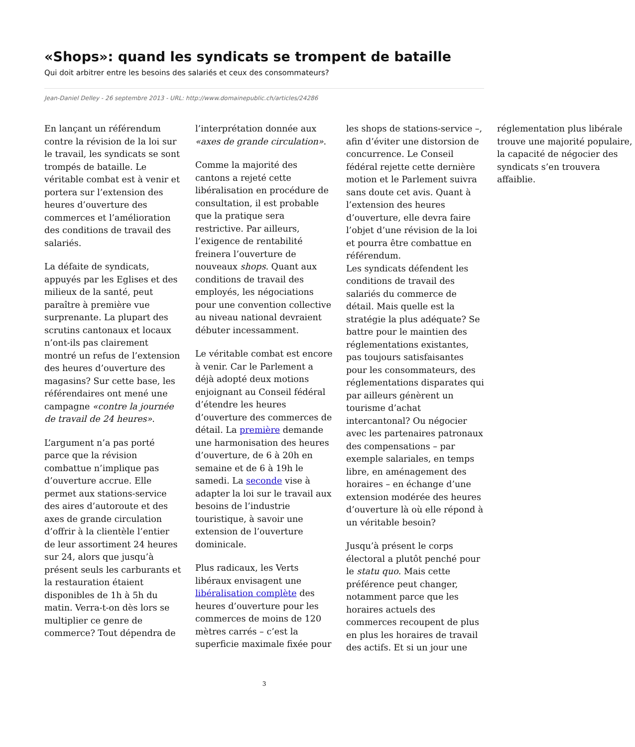«Shops»: quand les syndicats se trompent de bataille
Qui doit arbitrer entre les besoins des salariés et ceux des consommateurs?
Jean-Daniel Delley - 26 septembre 2013 - URL: http://www.domainepublic.ch/articles/24286
En lançant un référendum contre la révision de la loi sur le travail, les syndicats se sont trompés de bataille. Le véritable combat est à venir et portera sur l’extension des heures d’ouverture des commerces et l’amélioration des conditions de travail des salariés.
La défaite de syndicats, appuyés par les Eglises et des milieux de la santé, peut paraître à première vue surprenante. La plupart des scrutins cantonaux et locaux n’ont-ils pas clairement montré un refus de l’extension des heures d’ouverture des magasins? Sur cette base, les référendaires ont mené une campagne «contre la journée de travail de 24 heures».
L’argument n’a pas porté parce que la révision combattue n’implique pas d’ouverture accrue. Elle permet aux stations-service des aires d’autoroute et des axes de grande circulation d’offrir à la clientèle l’entier de leur assortiment 24 heures sur 24, alors que jusqu’à présent seuls les carburants et la restauration étaient disponibles de 1h à 5h du matin. Verra-t-on dès lors se multiplier ce genre de commerce? Tout dépendra de l’interprétation donnée aux «axes de grande circulation».
Comme la majorité des cantons a rejeté cette libéralisation en procédure de consultation, il est probable que la pratique sera restrictive. Par ailleurs, l’exigence de rentabilité freinera l’ouverture de nouveaux shops. Quant aux conditions de travail des employés, les négociations pour une convention collective au niveau national devraient débuter incessamment.
Le véritable combat est encore à venir. Car le Parlement a déjà adopté deux motions enjoignant au Conseil fédéral d’étendre les heures d’ouverture des commerces de détail. La première demande une harmonisation des heures d’ouverture, de 6 à 20h en semaine et de 6 à 19h le samedi. La seconde vise à adapter la loi sur le travail aux besoins de l’industrie touristique, à savoir une extension de l’ouverture dominicale.
Plus radicaux, les Verts libéraux envisagent une libéralisation complète des heures d’ouverture pour les commerces de moins de 120 mètres carrés – c’est la superficie maximale fixée pour les shops de stations-service –, afin d’éviter une distorsion de concurrence. Le Conseil fédéral rejette cette dernière motion et le Parlement suivra sans doute cet avis. Quant à l’extension des heures d’ouverture, elle devra faire l’objet d’une révision de la loi et pourra être combattue en référendum.
Les syndicats défendent les conditions de travail des salariés du commerce de détail. Mais quelle est la stratégie la plus adéquate? Se battre pour le maintien des réglementations existantes, pas toujours satisfaisantes pour les consommateurs, des réglementations disparates qui par ailleurs génèrent un tourisme d’achat intercantonal? Ou négocier avec les partenaires patronaux des compensations – par exemple salariales, en temps libre, en aménagement des horaires – en échange d’une extension modérée des heures d’ouverture là où elle répond à un véritable besoin?
Jusqu’à présent le corps électoral a plutôt penché pour le statu quo. Mais cette préférence peut changer, notamment parce que les horaires actuels des commerces recoupent de plus en plus les horaires de travail des actifs. Et si un jour une réglementation plus libérale trouve une majorité populaire, la capacité de négocier des syndicats s’en trouvera affaiblie.
3